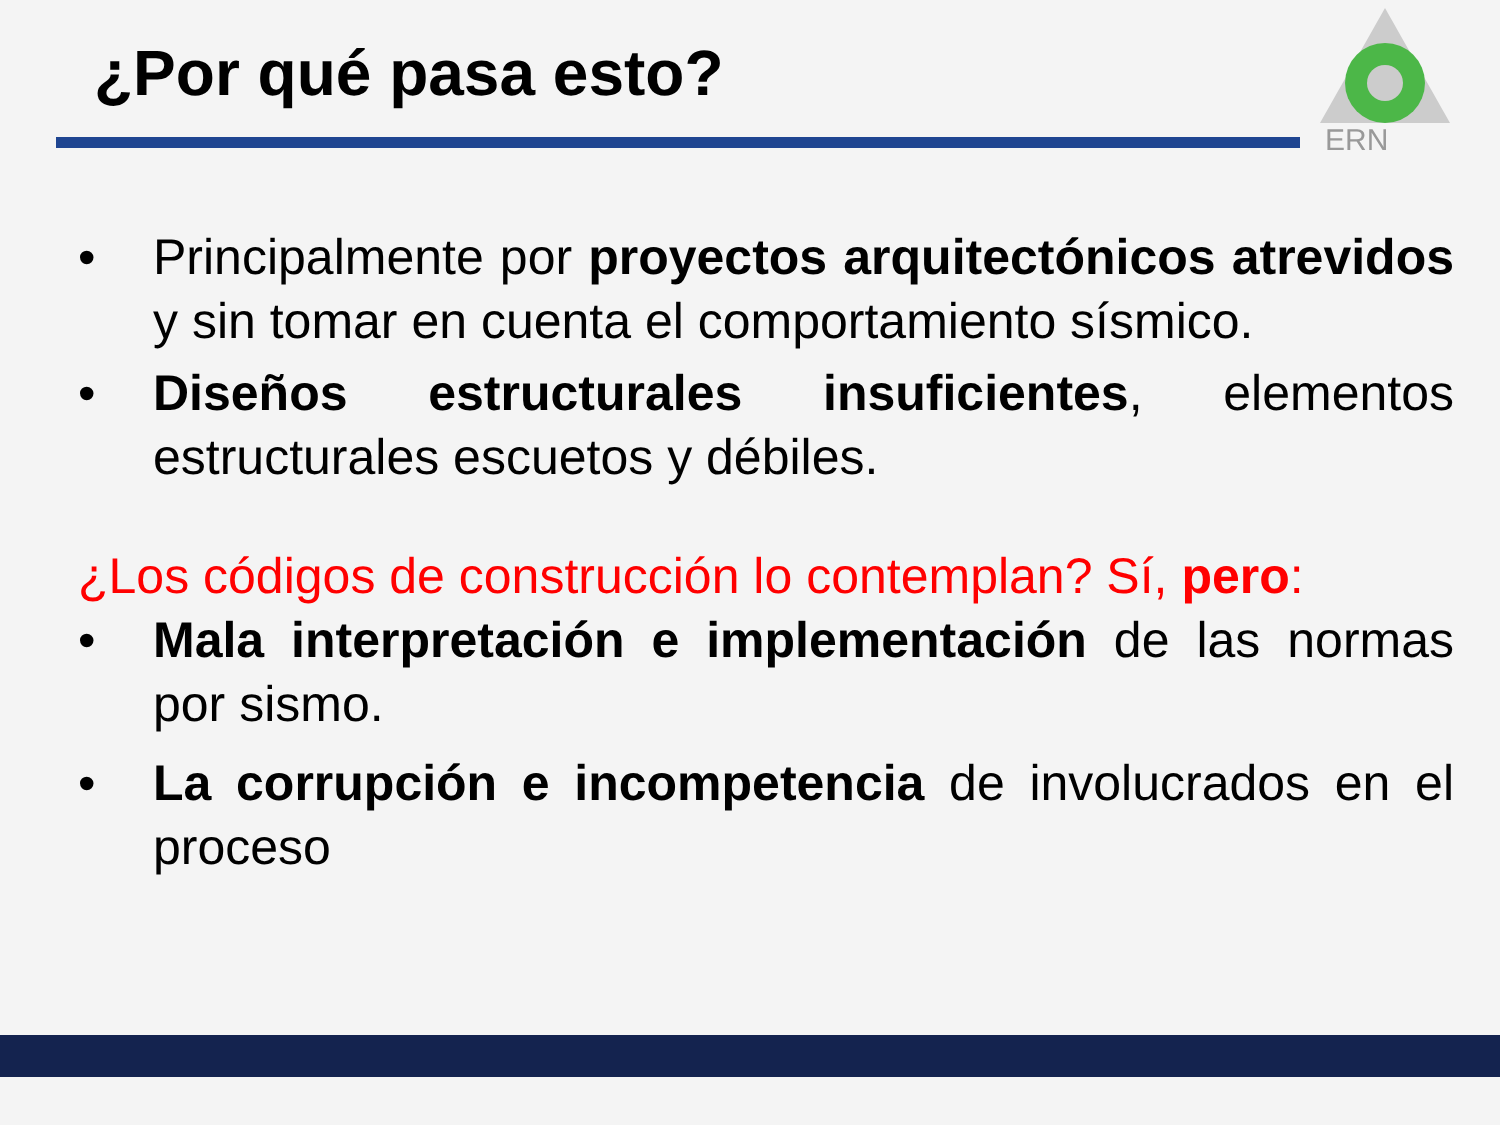¿Por qué pasa esto?
ERN
• Principalmente por proyectos arquitectónicos atrevidos y sin tomar en cuenta el comportamiento sísmico.
• Diseños estructurales insuficientes, elementos estructurales escuetos y débiles.
¿Los códigos de construcción lo contemplan? Sí, pero:
• Mala interpretación e implementación de las normas por sismo.
• La corrupción e incompetencia de involucrados en el proceso